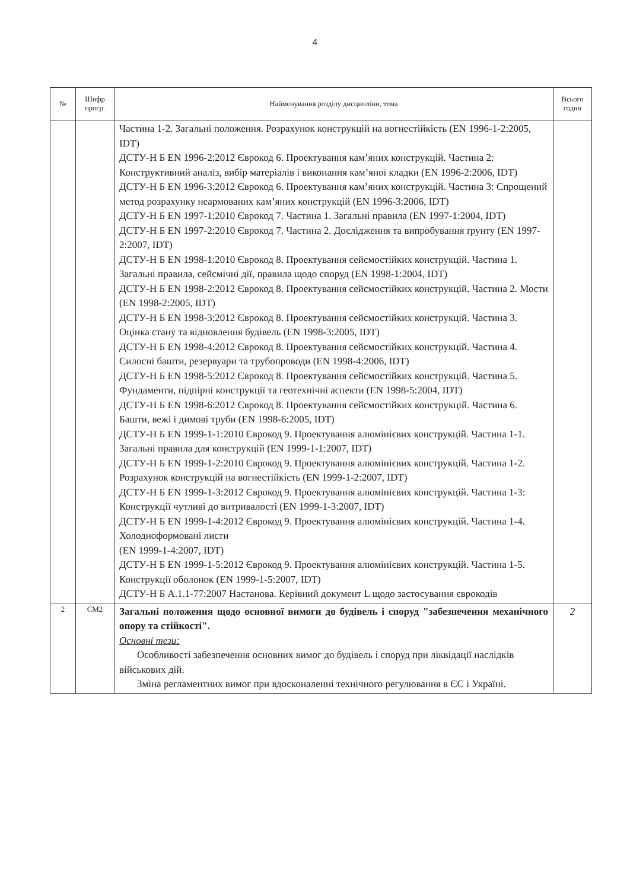4
| № | Шифр прогр. | Найменування розділу дисципліни, тема | Всього годин |
| --- | --- | --- | --- |
| | | Частина 1-2. Загальні положення. Розрахунок конструкцій на вогнестійкість (EN 1996-1-2:2005, IDT) ДСТУ-Н Б EN 1996-2:2012 Єврокод 6. Проектування кам’яних конструкцій. Частина 2: Конструктивний аналіз, вибір матеріалів і виконання кам’яної кладки (EN 1996-2:2006, IDT) ДСТУ-Н Б EN 1996-3:2012 Єврокод 6. Проектування кам’яних конструкцій. Частина 3: Спрощений метод розрахунку неармованих кам’яних конструкцій (EN 1996-3:2006, IDT) ДСТУ-Н Б EN 1997-1:2010 Єврокод 7. Частина 1. Загальні правила (EN 1997-1:2004, IDT) ДСТУ-Н Б EN 1997-2:2010 Єврокод 7. Частина 2. Дослідження та випробування ґрунту (EN 1997-2:2007, IDT) ДСТУ-Н Б EN 1998-1:2010 Єврокод 8. Проектування сейсмостійких конструкцій. Частина 1. Загальні правила, сейсмічні дії, правила щодо споруд (EN 1998-1:2004, IDT) ДСТУ-Н Б EN 1998-2:2012 Єврокод 8. Проектування сейсмостійких конструкцій. Частина 2. Мости (EN 1998-2:2005, IDT) ДСТУ-Н Б EN 1998-3:2012 Єврокод 8. Проектування сейсмостійких конструкцій. Частина 3. Оцінка стану та відновлення будівель (EN 1998-3:2005, IDT) ДСТУ-Н Б EN 1998-4:2012 Єврокод 8. Проектування сейсмостійких конструкцій. Частина 4. Силосні башти, резервуари та трубопроводи (EN 1998-4:2006, IDT) ДСТУ-Н Б EN 1998-5:2012 Єврокод 8. Проектування сейсмостійких конструкцій. Частина 5. Фундаменти, підпірні конструкції та геотехнічні аспекти (EN 1998-5:2004, IDT) ДСТУ-Н Б EN 1998-6:2012 Єврокод 8. Проектування сейсмостійких конструкцій. Частина 6. Башти, вежі і димові труби (EN 1998-6:2005, IDT) ДСТУ-Н Б EN 1999-1-1:2010 Єврокод 9. Проектування алюмінієвих конструкцій. Частина 1-1. Загальні правила для конструкцій (EN 1999-1-1:2007, IDT) ДСТУ-Н Б EN 1999-1-2:2010 Єврокод 9. Проектування алюмінієвих конструкцій. Частина 1-2. Розрахунок конструкцій на вогнестійкість (EN 1999-1-2:2007, IDT) ДСТУ-Н Б EN 1999-1-3:2012 Єврокод 9. Проектування алюмінієвих конструкцій. Частина 1-3: Конструкції чутливі до витривалості (EN 1999-1-3:2007, IDT) ДСТУ-Н Б EN 1999-1-4:2012 Єврокод 9. Проектування алюмінієвих конструкцій. Частина 1-4. Холодноформовані листи (EN 1999-1-4:2007, IDT) ДСТУ-Н Б EN 1999-1-5:2012 Єврокод 9. Проектування алюмінієвих конструкцій. Частина 1-5. Конструкції оболонок (EN 1999-1-5:2007, IDT) ДСТУ-Н Б А.1.1-77:2007 Настанова. Керівний документ L щодо застосування єврокодів | |
| 2 | СМ2 | Загальні положення щодо основної вимоги до будівель і споруд "забезпечення механічного опору та стійкості". Основні тези: Особливості забезпечення основних вимог до будівель і споруд при ліквідації наслідків військових дій. Зміна регламентних вимог при вдосконаленні технічного регулювання в ЄС і Україні. | 2 |